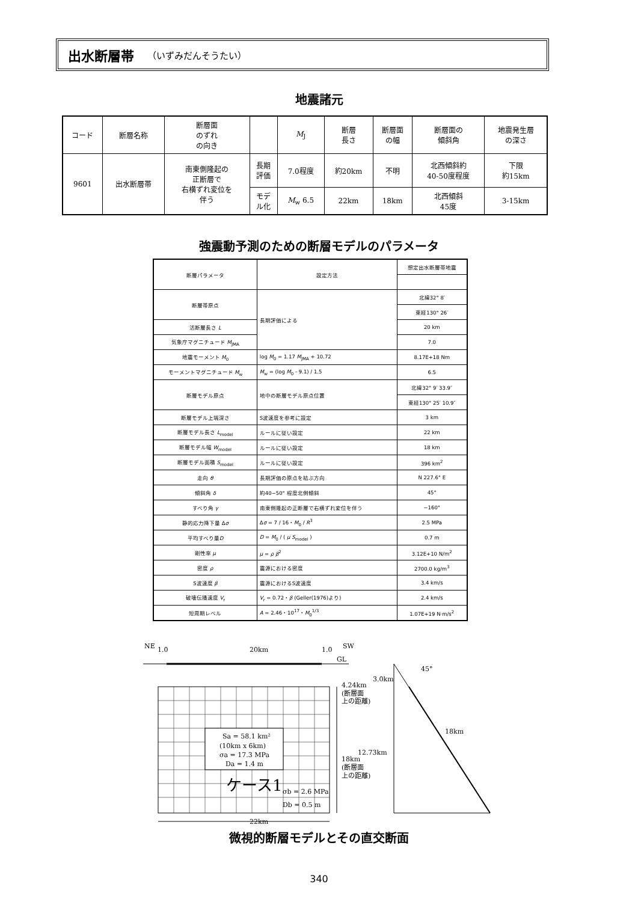出水断層帯 （いずみだんそうたい）
地震諸元
| コード | 断層名称 | 断層面 のずれ の向き | | M<sub>J</sub> | 断層 長さ | 断層面 の幅 | 断層面の 傾斜角 | 地震発生層 の深さ |
| --- | --- | --- | --- | --- | --- | --- | --- | --- |
| 9601 | 出水断層帯 | 南東側隆起の 正断層で 右横ずれ変位を 伴う | 長期 評価 | 7.0程度 | 約20km | 不明 | 北西傾斜約 40-50度程度 | 下限 約15km |
| | | | モデ ル化 | M<sub>w</sub> 6.5 | 22km | 18km | 北西傾斜 45度 | 3-15km |
強震動予測のための断層モデルのパラメータ
| 断層パラメータ | 設定方法 | 想定出水断層帯地震 |
| --- | --- | --- |
| 断層帯原点 | 長期評価による | 北緯32° 8′ |
| | | 東経130° 26′ |
| 活断層長さ L | | 20 km |
| 気象庁マグニチュード M<sub>JMA</sub> | | 7.0 |
| 地震モーメント M<sub>0</sub> | log M<sub>0</sub> = 1.17 M<sub>JMA</sub> + 10.72 | 8.17E+18 Nm |
| モーメントマグニチュード M<sub>w</sub> | M<sub>w</sub> = (log M<sub>0</sub> - 9.1) / 1.5 | 6.5 |
| 断層モデル原点 | 地中の断層モデル原点位置 | 北緯32° 9′ 33.9″ |
| | | 東経130° 25′ 10.9″ |
| 断層モデル上端深さ | S波速度を参考に設定 | 3 km |
| 断層モデル長さ L<sub>model</sub> | ルールに従い設定 | 22 km |
| 断層モデル幅 W<sub>model</sub> | ルールに従い設定 | 18 km |
| 断層モデル面積 S<sub>model</sub> | ルールに従い設定 | 396 km<sup>2</sup> |
| 走向 θ | 長期評価の原点を結ぶ方向 | N 227.6° E |
| 傾斜角 δ | 約40−50° 程度北側傾斜 | 45° |
| すべり角 γ | 南東側隆起の正断層で右横ずれ変位を伴う | −160° |
| 静的応力降下量 Δ σ | Δ σ = 7 / 16・ M<sub>0</sub> / R<sup>3</sup> | 2.5 MPa |
| 平均すべり量 D | D = M<sub>0</sub> / ( μ S<sub>model</sub> ) | 0.7 m |
| 剛性率 μ | μ = ρ β<sup>2</sup> | 3.12E+10 N/m<sup>2</sup> |
| 密度 ρ | 震源における密度 | 2700.0 kg/m<sup>3</sup> |
| S波速度 β | 震源におけるS波速度 | 3.4 km/s |
| 破壊伝播速度 V<sub>r</sub> | V<sub>r</sub> = 0.72・ β (Geller(1976)より) | 2.4 km/s |
| 短周期レベル | A = 2.46・10<sup>17</sup>・ M<sub>0</sub><sup>1/3</sup> | 1.07E+19 N·m/s<sup>2</sup> |
NE
1.0
20km
1.0
SW
GL
Sa = 58.1 km²
(10km x 6km)
σa = 17.3 MPa
Da = 1.4 m
ケース1
σb = 2.6 MPa
Db = 0.5 m
22km
4.24km
(断層面
上の距離)
18km
(断層面
上の距離)
45°
3.0km
12.73km
18km
微視的断層モデルとその直交断面
340